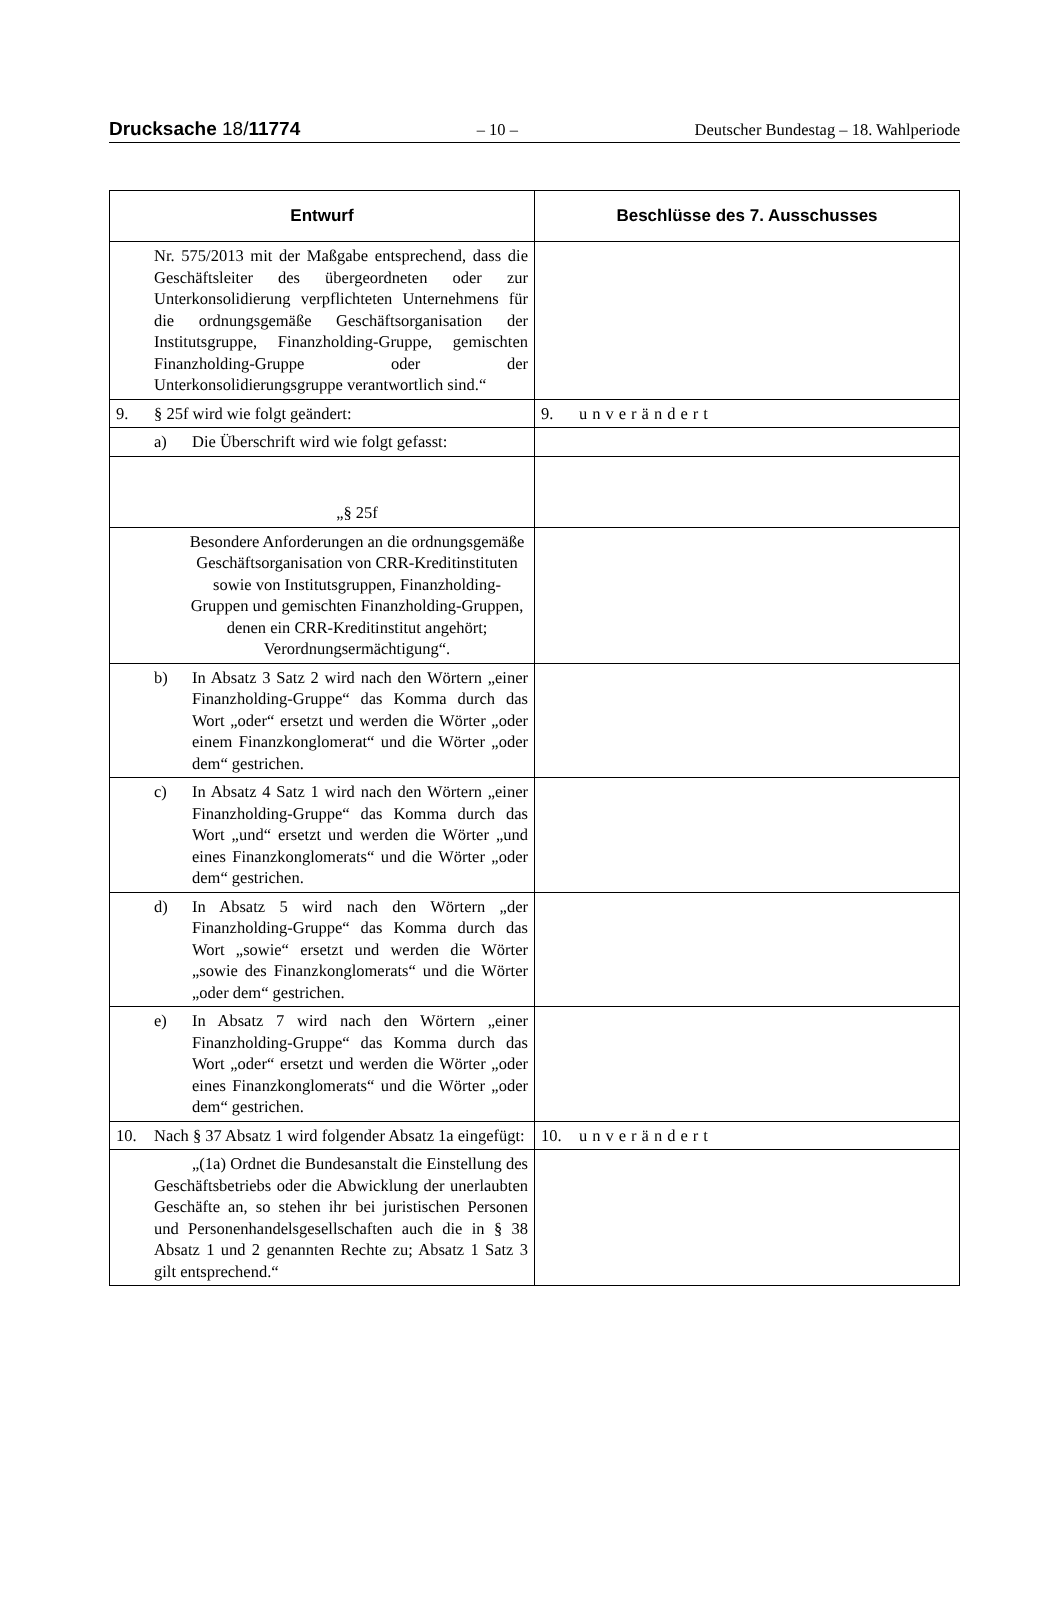Drucksache 18/11774 – 10 – Deutscher Bundestag – 18. Wahlperiode
| Entwurf | Beschlüsse des 7. Ausschusses |
| --- | --- |
| Nr. 575/2013 mit der Maßgabe entsprechend, dass die Geschäftsleiter des übergeordneten oder zur Unterkonsolidierung verpflichteten Unternehmens für die ordnungsgemäße Geschäftsorganisation der Institutsgruppe, Finanzholding-Gruppe, gemischten Finanzholding-Gruppe oder der Unterkonsolidierungsgruppe verantwortlich sind.“ | |
| 9. § 25f wird wie folgt geändert: | 9. unverändert |
| a) Die Überschrift wird wie folgt gefasst: | |
| „§ 25f | |
| Besondere Anforderungen an die ordnungsgemäße Geschäftsorganisation von CRR-Kreditinstituten sowie von Institutsgruppen, Finanzholding-Gruppen und gemischten Finanzholding-Gruppen, denen ein CRR-Kreditinstitut angehört; Verordnungsermächtigung“. | |
| b) In Absatz 3 Satz 2 wird nach den Wörtern „einer Finanzholding-Gruppe“ das Komma durch das Wort „oder“ ersetzt und werden die Wörter „oder einem Finanzkonglomerat“ und die Wörter „oder dem“ gestrichen. | |
| c) In Absatz 4 Satz 1 wird nach den Wörtern „einer Finanzholding-Gruppe“ das Komma durch das Wort „und“ ersetzt und werden die Wörter „und eines Finanzkonglomerats“ und die Wörter „oder dem“ gestrichen. | |
| d) In Absatz 5 wird nach den Wörtern „der Finanzholding-Gruppe“ das Komma durch das Wort „sowie“ ersetzt und werden die Wörter „sowie des Finanzkonglomerats“ und die Wörter „oder dem“ gestrichen. | |
| e) In Absatz 7 wird nach den Wörtern „einer Finanzholding-Gruppe“ das Komma durch das Wort „oder“ ersetzt und werden die Wörter „oder eines Finanzkonglomerats“ und die Wörter „oder dem“ gestrichen. | |
| 10. Nach § 37 Absatz 1 wird folgender Absatz 1a eingefügt: | 10. unverändert |
| „(1a) Ordnet die Bundesanstalt die Einstellung des Geschäftsbetriebs oder die Abwicklung der unerlaubten Geschäfte an, so stehen ihr bei juristischen Personen und Personenhandelsgesellschaften auch die in § 38 Absatz 1 und 2 genannten Rechte zu; Absatz 1 Satz 3 gilt entsprechend.“ | |